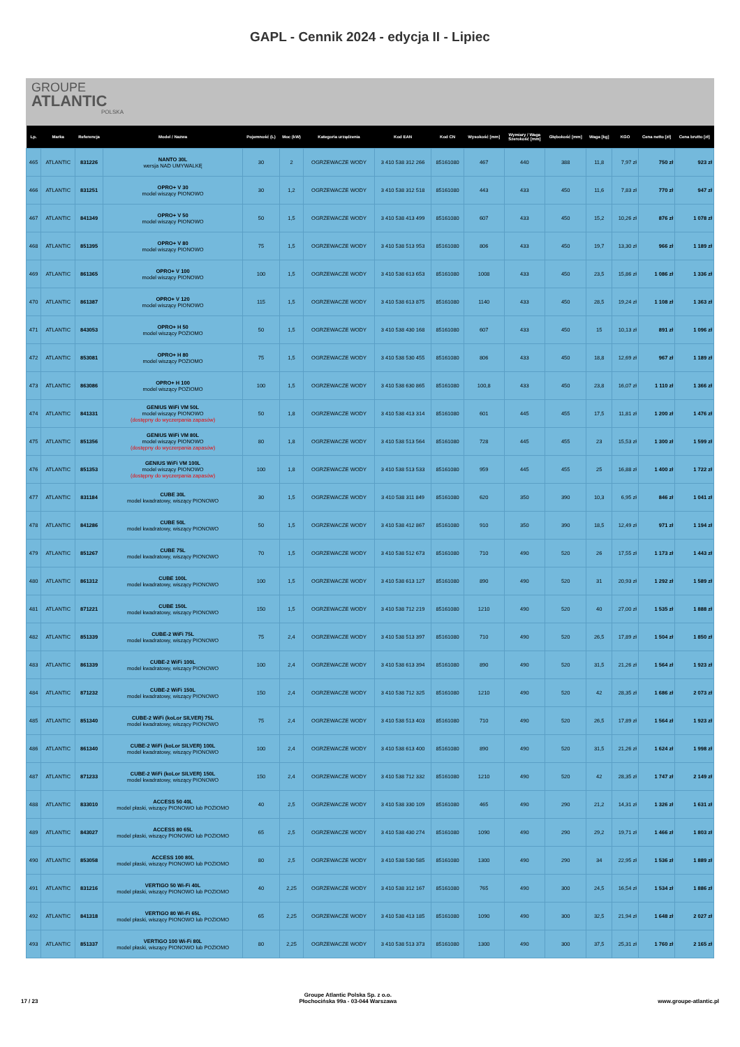GAPL - Cennik 2024 - edycja II - Lipiec
GROUPE
ATLANTIC
POLSKA
| Lp. | Marka | Referencja | Model / Nazwa | Pojemność (L) | Moc (kW) | Kategoria urządzenia | Kod EAN | Kod CN | Wysokość [mm] | Wymiary / Waga Szerokość [mm] | Głębokość [mm] | Waga [kg] | KGO | Cena netto [zł] | Cena brutto [zł] |
| --- | --- | --- | --- | --- | --- | --- | --- | --- | --- | --- | --- | --- | --- | --- | --- |
| 465 | ATLANTIC | 831226 | NANTO 30L wersja NAD UMYWALKĘ | 30 | 2 | OGRZEWACZE WODY | 3 410 538 312 266 | 85161080 | 467 | 440 | 388 | 11,8 | 7,97 zł | 750 zł | 923 zł |
| 466 | ATLANTIC | 831251 | OPRO+ V 30 model wiszący PIONOWO | 30 | 1,2 | OGRZEWACZE WODY | 3 410 538 312 518 | 85161080 | 443 | 433 | 450 | 11,6 | 7,83 zł | 770 zł | 947 zł |
| 467 | ATLANTIC | 841349 | OPRO+ V 50 model wiszący PIONOWO | 50 | 1,5 | OGRZEWACZE WODY | 3 410 538 413 499 | 85161080 | 607 | 433 | 450 | 15,2 | 10,26 zł | 876 zł | 1 078 zł |
| 468 | ATLANTIC | 851395 | OPRO+ V 80 model wiszący PIONOWO | 75 | 1,5 | OGRZEWACZE WODY | 3 410 538 513 953 | 85161080 | 806 | 433 | 450 | 19,7 | 13,30 zł | 966 zł | 1 189 zł |
| 469 | ATLANTIC | 861365 | OPRO+ V 100 model wiszący PIONOWO | 100 | 1,5 | OGRZEWACZE WODY | 3 410 538 613 653 | 85161080 | 1008 | 433 | 450 | 23,5 | 15,86 zł | 1 086 zł | 1 336 zł |
| 470 | ATLANTIC | 861387 | OPRO+ V 120 model wiszący PIONOWO | 115 | 1,5 | OGRZEWACZE WODY | 3 410 538 613 875 | 85161080 | 1140 | 433 | 450 | 28,5 | 19,24 zł | 1 108 zł | 1 363 zł |
| 471 | ATLANTIC | 843053 | OPRO+ H 50 model wiszący POZIOMO | 50 | 1,5 | OGRZEWACZE WODY | 3 410 538 430 168 | 85161080 | 607 | 433 | 450 | 15 | 10,13 zł | 891 zł | 1 096 zł |
| 472 | ATLANTIC | 853081 | OPRO+ H 80 model wiszący POZIOMO | 75 | 1,5 | OGRZEWACZE WODY | 3 410 538 530 455 | 85161080 | 806 | 433 | 450 | 18,8 | 12,69 zł | 967 zł | 1 189 zł |
| 473 | ATLANTIC | 863086 | OPRO+ H 100 model wiszący POZIOMO | 100 | 1,5 | OGRZEWACZE WODY | 3 410 538 630 865 | 85161080 | 100,8 | 433 | 450 | 23,8 | 16,07 zł | 1 110 zł | 1 366 zł |
| 474 | ATLANTIC | 841331 | GENIUS WiFi VM 50L model wiszący PIONOWO (dostępny do wyczerpania zapasów) | 50 | 1,8 | OGRZEWACZE WODY | 3 410 538 413 314 | 85161080 | 601 | 445 | 455 | 17,5 | 11,81 zł | 1 200 zł | 1 476 zł |
| 475 | ATLANTIC | 851356 | GENIUS WiFi VM 80L model wiszący PIONOWO (dostępny do wyczerpania zapasów) | 80 | 1,8 | OGRZEWACZE WODY | 3 410 538 513 564 | 85161080 | 728 | 445 | 455 | 23 | 15,53 zł | 1 300 zł | 1 599 zł |
| 476 | ATLANTIC | 851353 | GENIUS WiFi VM 100L model wiszący PIONOWO (dostępny do wyczerpania zapasów) | 100 | 1,8 | OGRZEWACZE WODY | 3 410 538 513 533 | 85161080 | 959 | 445 | 455 | 25 | 16,88 zł | 1 400 zł | 1 722 zł |
| 477 | ATLANTIC | 831184 | CUBE 30L model kwadratowy, wiszący PIONOWO | 30 | 1,5 | OGRZEWACZE WODY | 3 410 538 311 849 | 85161080 | 620 | 350 | 390 | 10,3 | 6,95 zł | 846 zł | 1 041 zł |
| 478 | ATLANTIC | 841286 | CUBE 50L model kwadratowy, wiszący PIONOWO | 50 | 1,5 | OGRZEWACZE WODY | 3 410 538 412 867 | 85161080 | 910 | 350 | 390 | 18,5 | 12,49 zł | 971 zł | 1 194 zł |
| 479 | ATLANTIC | 851267 | CUBE 75L model kwadratowy, wiszący PIONOWO | 70 | 1,5 | OGRZEWACZE WODY | 3 410 538 512 673 | 85161080 | 710 | 490 | 520 | 26 | 17,55 zł | 1 173 zł | 1 443 zł |
| 480 | ATLANTIC | 861312 | CUBE 100L model kwadratowy, wiszący PIONOWO | 100 | 1,5 | OGRZEWACZE WODY | 3 410 538 613 127 | 85161080 | 890 | 490 | 520 | 31 | 20,93 zł | 1 292 zł | 1 589 zł |
| 481 | ATLANTIC | 871221 | CUBE 150L model kwadratowy, wiszący PIONOWO | 150 | 1,5 | OGRZEWACZE WODY | 3 410 538 712 219 | 85161080 | 1210 | 490 | 520 | 40 | 27,00 zł | 1 535 zł | 1 888 zł |
| 482 | ATLANTIC | 851339 | CUBE-2 WiFi 75L model kwadratowy, wiszący PIONOWO | 75 | 2,4 | OGRZEWACZE WODY | 3 410 538 513 397 | 85161080 | 710 | 490 | 520 | 26,5 | 17,89 zł | 1 504 zł | 1 850 zł |
| 483 | ATLANTIC | 861339 | CUBE-2 WiFi 100L model kwadratowy, wiszący PIONOWO | 100 | 2,4 | OGRZEWACZE WODY | 3 410 538 613 394 | 85161080 | 890 | 490 | 520 | 31,5 | 21,26 zł | 1 564 zł | 1 923 zł |
| 484 | ATLANTIC | 871232 | CUBE-2 WiFi 150L model kwadratowy, wiszący PIONOWO | 150 | 2,4 | OGRZEWACZE WODY | 3 410 538 712 325 | 85161080 | 1210 | 490 | 520 | 42 | 28,35 zł | 1 686 zł | 2 073 zł |
| 485 | ATLANTIC | 851340 | CUBE-2 WiFi (koLor SILVER) 75L model kwadratowy, wiszący PIONOWO | 75 | 2,4 | OGRZEWACZE WODY | 3 410 538 513 403 | 85161080 | 710 | 490 | 520 | 26,5 | 17,89 zł | 1 564 zł | 1 923 zł |
| 486 | ATLANTIC | 861340 | CUBE-2 WiFi (koLor SILVER) 100L model kwadratowy, wiszący PIONOWO | 100 | 2,4 | OGRZEWACZE WODY | 3 410 538 613 400 | 85161080 | 890 | 490 | 520 | 31,5 | 21,26 zł | 1 624 zł | 1 998 zł |
| 487 | ATLANTIC | 871233 | CUBE-2 WiFi (koLor SILVER) 150L model kwadratowy, wiszący PIONOWO | 150 | 2,4 | OGRZEWACZE WODY | 3 410 538 712 332 | 85161080 | 1210 | 490 | 520 | 42 | 28,35 zł | 1 747 zł | 2 149 zł |
| 488 | ATLANTIC | 833010 | ACCESS 50 40L model płaski, wiszący PIONOWO lub POZIOMO | 40 | 2,5 | OGRZEWACZE WODY | 3 410 538 330 109 | 85161080 | 465 | 490 | 290 | 21,2 | 14,31 zł | 1 326 zł | 1 631 zł |
| 489 | ATLANTIC | 843027 | ACCESS 80 65L model płaski, wiszący PIONOWO lub POZIOMO | 65 | 2,5 | OGRZEWACZE WODY | 3 410 538 430 274 | 85161080 | 1090 | 490 | 290 | 29,2 | 19,71 zł | 1 466 zł | 1 803 zł |
| 490 | ATLANTIC | 853058 | ACCESS 100 80L model płaski, wiszący PIONOWO lub POZIOMO | 80 | 2,5 | OGRZEWACZE WODY | 3 410 538 530 585 | 85161080 | 1300 | 490 | 290 | 34 | 22,95 zł | 1 536 zł | 1 889 zł |
| 491 | ATLANTIC | 831216 | VERTIGO 50 Wi-Fi 40L model płaski, wiszący PIONOWO lub POZIOMO | 40 | 2,25 | OGRZEWACZE WODY | 3 410 538 312 167 | 85161080 | 765 | 490 | 300 | 24,5 | 16,54 zł | 1 534 zł | 1 886 zł |
| 492 | ATLANTIC | 841318 | VERTIGO 80 Wi-Fi 65L model płaski, wiszący PIONOWO lub POZIOMO | 65 | 2,25 | OGRZEWACZE WODY | 3 410 538 413 185 | 85161080 | 1090 | 490 | 300 | 32,5 | 21,94 zł | 1 648 zł | 2 027 zł |
| 493 | ATLANTIC | 851337 | VERTIGO 100 Wi-Fi 80L model płaski, wiszący PIONOWO lub POZIOMO | 80 | 2,25 | OGRZEWACZE WODY | 3 410 538 513 373 | 85161080 | 1300 | 490 | 300 | 37,5 | 25,31 zł | 1 760 zł | 2 165 zł |
17 / 23
Groupe Atlantic Polska Sp. z o.o.
Płochocińska 99a - 03-044 Warszawa
www.groupe-atlantic.pl